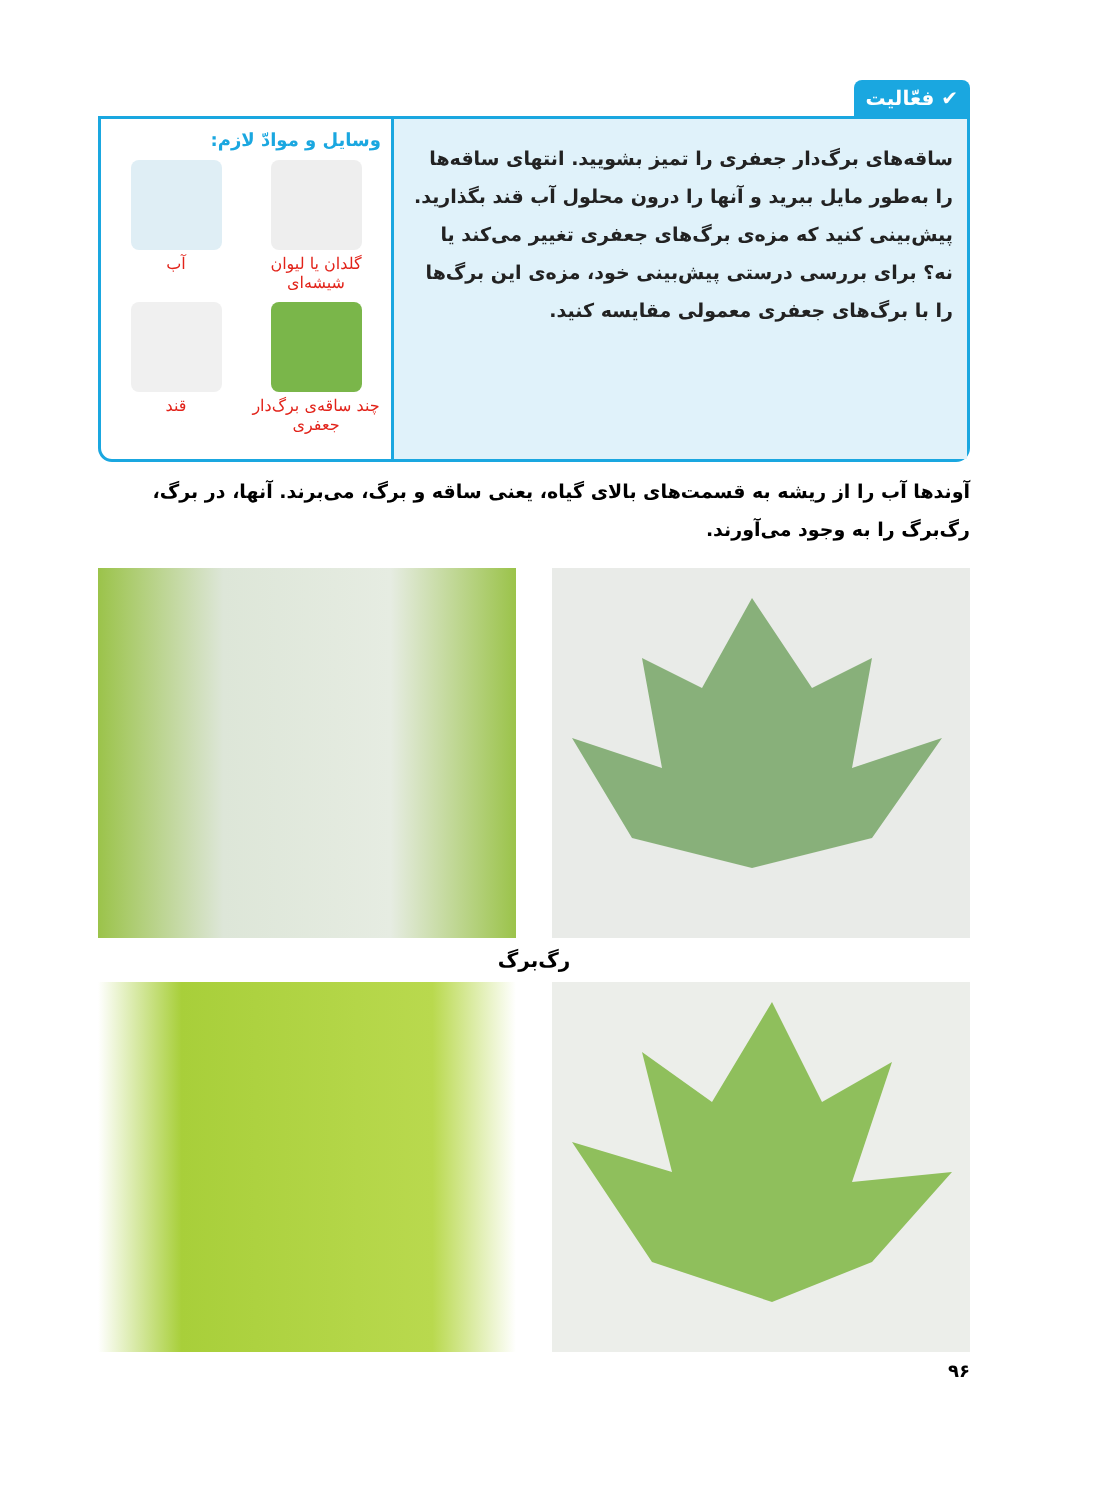✔ فعّالیت
ساقه‌های برگ‌دار جعفری را تمیز بشویید. انتهای ساقه‌ها را به‌طور مایل ببرید و آنها را درون محلول آب قند بگذارید. پیش‌بینی کنید که مزه‌ی برگ‌های جعفری تغییر می‌کند یا نه؟ برای بررسی درستی پیش‌بینی خود، مزه‌ی این برگ‌ها را با برگ‌های جعفری معمولی مقایسه کنید.
وسایل و موادّ لازم:
گلدان یا لیوان شیشه‌ای
آب
چند ساقه‌ی برگ‌دار جعفری
قند
آوندها آب را از ریشه به قسمت‌های بالای گیاه، یعنی ساقه و برگ، می‌برند. آنها، در برگ، رگ‌برگ را به وجود می‌آورند.
رگ‌برگ
۹۶